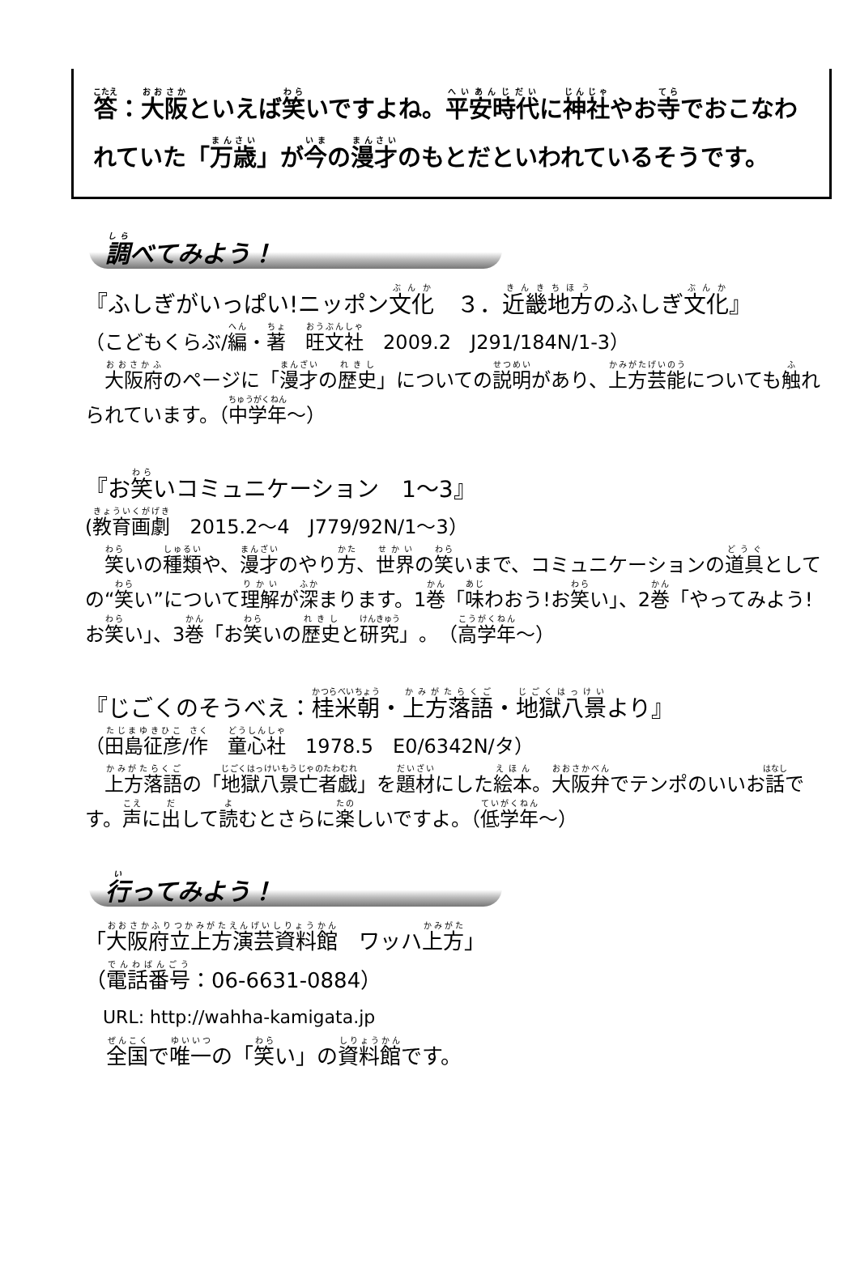答：大阪といえば笑いですよね。平安時代に神社やお寺でおこなわれていた「万歳」が今の漫才のもとだといわれているそうです。
調べてみよう！
『ふしぎがいっぱい!ニッポン文化　３．近畿地方のふしぎ文化』
（こどもくらぶ/編・著　旺文社　2009.2　J291/184N/1-3）
　大阪府のページに「漫才の歴史」についての説明があり、上方芸能についても触れられています。（中学年～）
『お笑いコミュニケーション　1～3』
(教育画劇　2015.2～4　J779/92N/1～3）
　笑いの種類や、漫才のやり方、世界の笑いまで、コミュニケーションの道具としての“笑い”について理解が深まります。1巻「味わおう!お笑い」、2巻「やってみよう!お笑い」、3巻「お笑いの歴史と研究」。（高学年～）
『じごくのそうべえ：桂米朝・上方落語・地獄八景より』
（田島征彦/作　童心社　1978.5　E0/6342N/タ）
　上方落語の「地獄八景亡者戯」を題材にした絵本。大阪弁でテンポのいいお話です。声に出して読むとさらに楽しいですよ。（低学年～）
行ってみよう！
「大阪府立上方演芸資料館　ワッハ上方」
（電話番号：06-6631-0884）
　URL: http://wahha-kamigata.jp
　全国で唯一の「笑い」の資料館です。